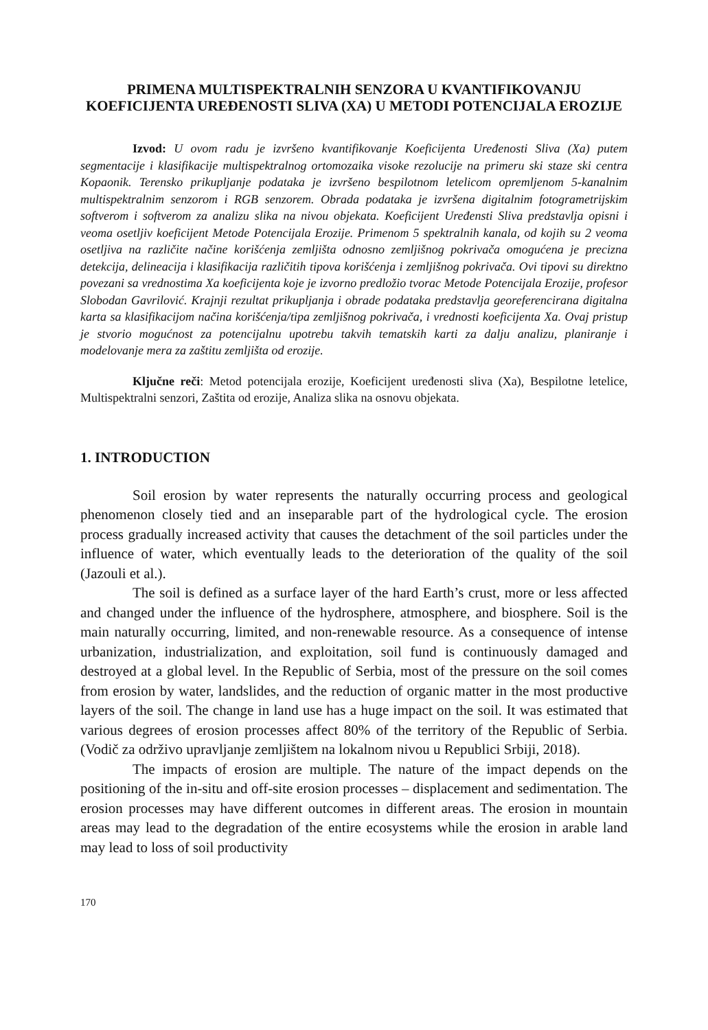PRIMENA MULTISPEKTRALNIH SENZORA U KVANTIFIKOVANJU KOEFICIJENTA UREĐENOSTI SLIVA (XA) U METODI POTENCIJALA EROZIJE
Izvod: U ovom radu je izvršeno kvantifikovanje Koeficijenta Uređenosti Sliva (Xa) putem segmentacije i klasifikacije multispektralnog ortomozaika visoke rezolucije na primeru ski staze ski centra Kopaonik. Terensko prikupljanje podataka je izvršeno bespilotnom letelicom opremljenom 5-kanalnim multispektralnim senzorom i RGB senzorem. Obrada podataka je izvršena digitalnim fotogrametrijskim softverom i softverom za analizu slika na nivou objekata. Koeficijent Uređensti Sliva predstavlja opisni i veoma osetljiv koeficijent Metode Potencijala Erozije. Primenom 5 spektralnih kanala, od kojih su 2 veoma osetljiva na različite načine korišćenja zemljišta odnosno zemljišnog pokrivača omogućena je precizna detekcija, delineacija i klasifikacija različitih tipova korišćenja i zemljišnog pokrivača. Ovi tipovi su direktno povezani sa vrednostima Xa koeficijenta koje je izvorno predložio tvorac Metode Potencijala Erozije, profesor Slobodan Gavrilović. Krajnji rezultat prikupljanja i obrade podataka predstavlja georeferencirana digitalna karta sa klasifikacijom načina korišćenja/tipa zemljišnog pokrivača, i vrednosti koeficijenta Xa. Ovaj pristup je stvorio mogućnost za potencijalnu upotrebu takvih tematskih karti za dalju analizu, planiranje i modelovanje mera za zaštitu zemljišta od erozije.
Ključne reči: Metod potencijala erozije, Koeficijent uređenosti sliva (Xa), Bespilotne letelice, Multispektralni senzori, Zaštita od erozije, Analiza slika na osnovu objekata.
1. INTRODUCTION
Soil erosion by water represents the naturally occurring process and geological phenomenon closely tied and an inseparable part of the hydrological cycle. The erosion process gradually increased activity that causes the detachment of the soil particles under the influence of water, which eventually leads to the deterioration of the quality of the soil (Jazouli et al.).
The soil is defined as a surface layer of the hard Earth’s crust, more or less affected and changed under the influence of the hydrosphere, atmosphere, and biosphere. Soil is the main naturally occurring, limited, and non-renewable resource. As a consequence of intense urbanization, industrialization, and exploitation, soil fund is continuously damaged and destroyed at a global level. In the Republic of Serbia, most of the pressure on the soil comes from erosion by water, landslides, and the reduction of organic matter in the most productive layers of the soil. The change in land use has a huge impact on the soil. It was estimated that various degrees of erosion processes affect 80% of the territory of the Republic of Serbia. (Vodič za održivo upravljanje zemljištem na lokalnom nivou u Republici Srbiji, 2018).
The impacts of erosion are multiple. The nature of the impact depends on the positioning of the in-situ and off-site erosion processes – displacement and sedimentation. The erosion processes may have different outcomes in different areas. The erosion in mountain areas may lead to the degradation of the entire ecosystems while the erosion in arable land may lead to loss of soil productivity
170